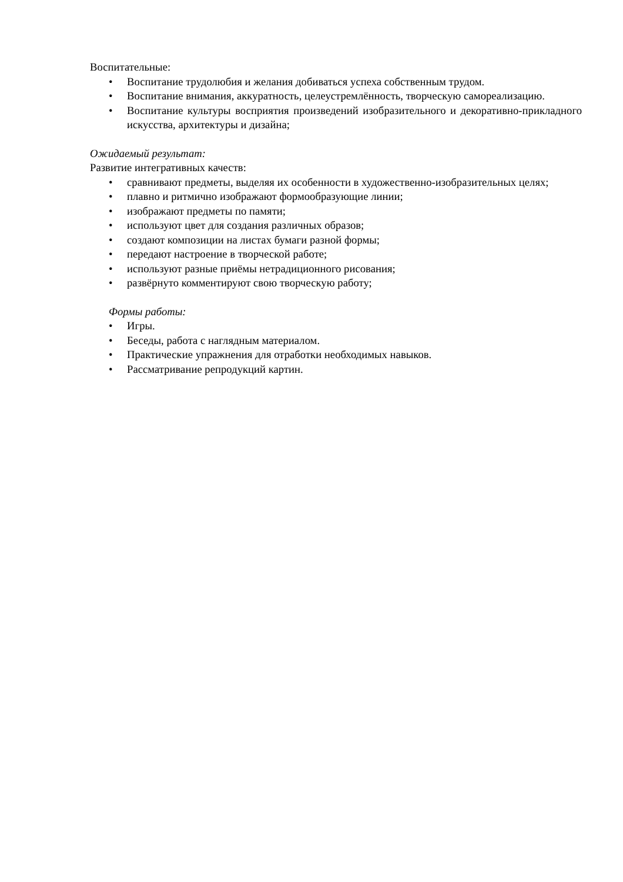Воспитательные:
• Воспитание трудолюбия и желания добиваться успеха собственным трудом.
• Воспитание внимания, аккуратность, целеустремлённость, творческую самореализацию.
• Воспитание культуры восприятия произведений изобразительного и декоративно-прикладного искусства, архитектуры и дизайна;
Ожидаемый результат:
Развитие интегративных качеств:
• сравнивают предметы, выделяя их особенности в художественно-изобразительных целях;
• плавно и ритмично изображают формообразующие линии;
• изображают предметы по памяти;
• используют цвет для создания различных образов;
• создают композиции на листах бумаги разной формы;
• передают настроение в творческой работе;
• используют разные приёмы нетрадиционного рисования;
• развёрнуто комментируют свою творческую работу;
Формы работы:
• Игры.
• Беседы, работа с наглядным материалом.
• Практические упражнения для отработки необходимых навыков.
• Рассматривание репродукций картин.